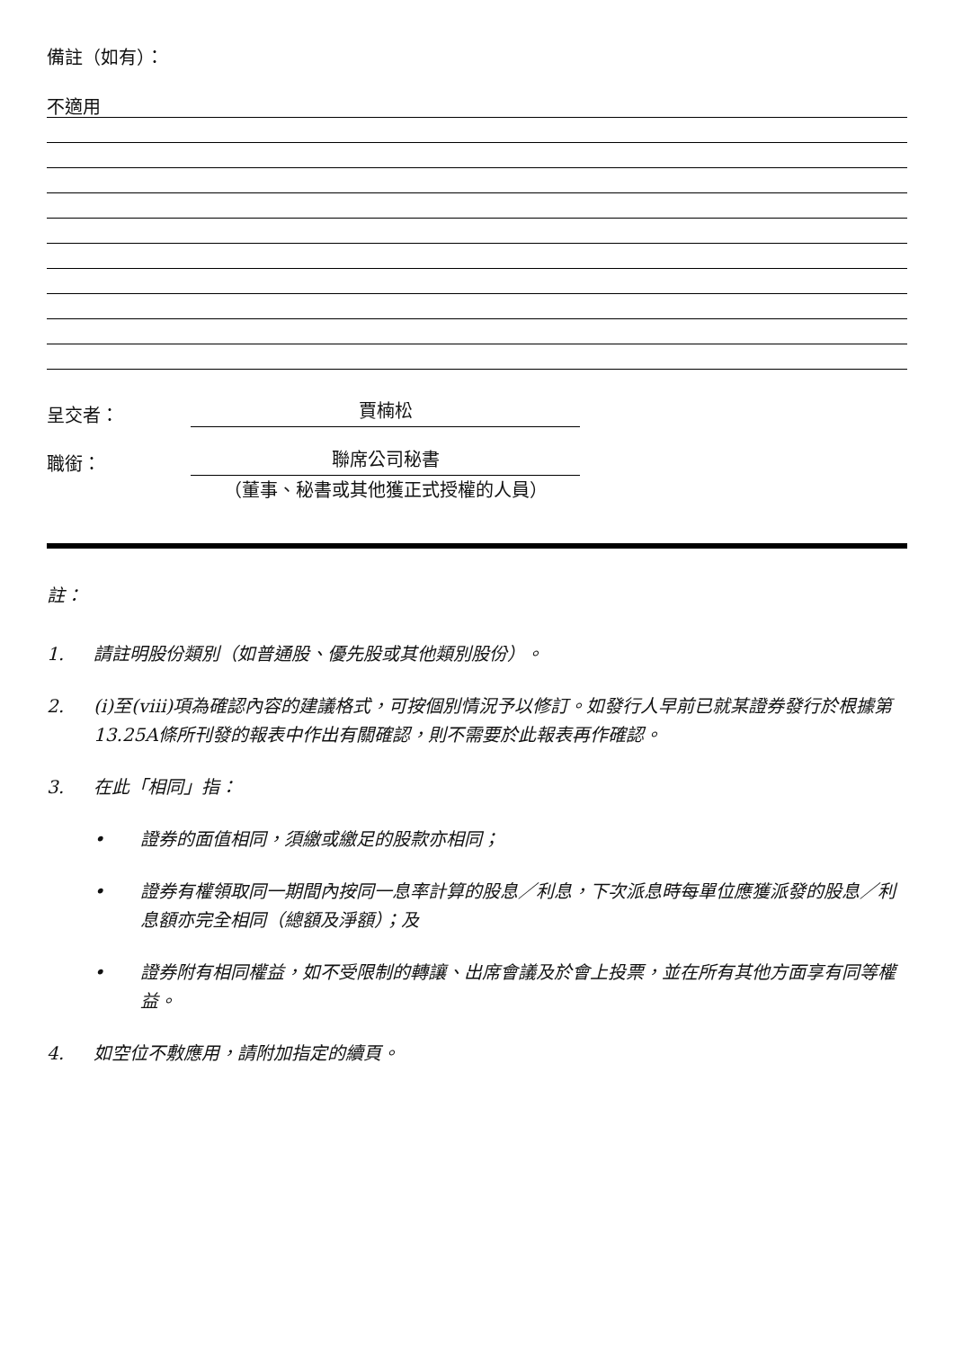備註（如有）：
不適用
呈交者：
賈楠松
職銜：
聯席公司秘書
（董事、秘書或其他獲正式授權的人員）
註：
1. 請註明股份類別（如普通股、優先股或其他類別股份）。
2. (i)至(viii)項為確認內容的建議格式，可按個別情況予以修訂。如發行人早前已就某證券發行於根據第13.25A條所刊發的報表中作出有關確認，則不需要於此報表再作確認。
3. 在此「相同」指：
• 證券的面值相同，須繳或繳足的股款亦相同；
• 證券有權領取同一期間內按同一息率計算的股息／利息，下次派息時每單位應獲派發的股息／利息額亦完全相同（總額及淨額）；及
• 證券附有相同權益，如不受限制的轉讓、出席會議及於會上投票，並在所有其他方面享有同等權益。
4. 如空位不敷應用，請附加指定的續頁。